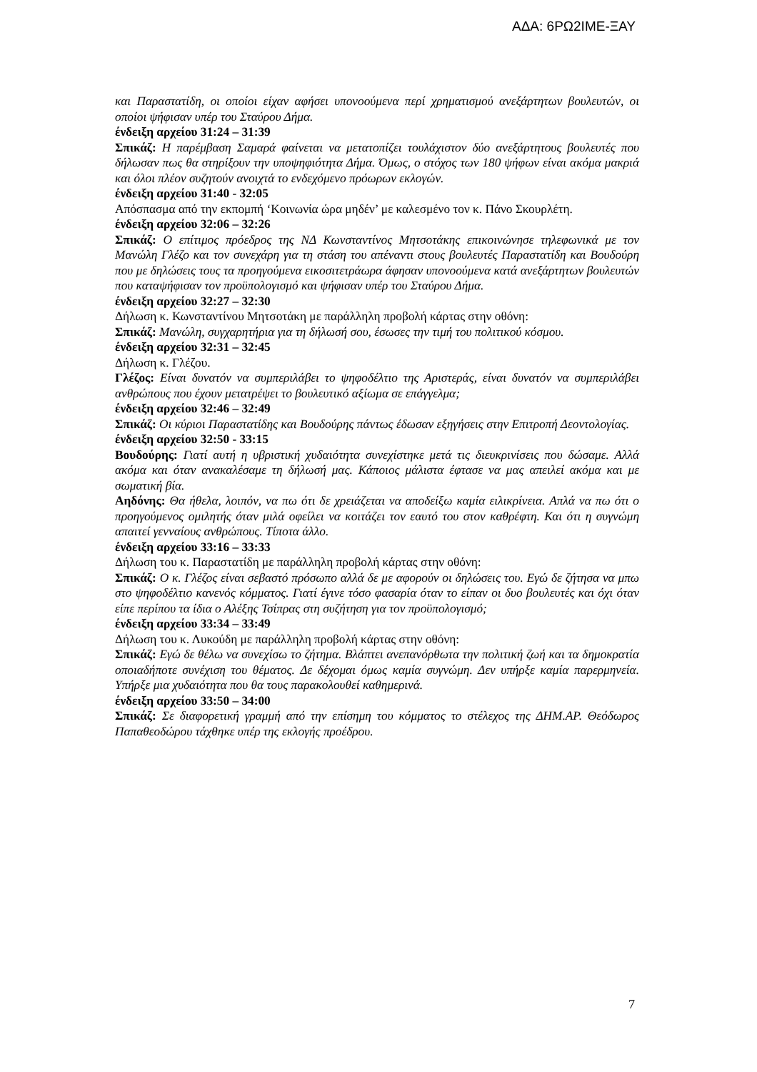ΑΔΑ: 6ΡΩ2ΙΜΕ-ΞΑΥ
και Παραστατίδη, οι οποίοι είχαν αφήσει υπονοούμενα περί χρηματισμού ανεξάρτητων βουλευτών, οι οποίοι ψήφισαν υπέρ του Σταύρου Δήμα.
ένδειξη αρχείου 31:24 – 31:39
Σπικάζ: Η παρέμβαση Σαμαρά φαίνεται να μετατοπίζει τουλάχιστον δύο ανεξάρτητους βουλευτές που δήλωσαν πως θα στηρίξουν την υποψηφιότητα Δήμα. Όμως, ο στόχος των 180 ψήφων είναι ακόμα μακριά και όλοι πλέον συζητούν ανοιχτά το ενδεχόμενο πρόωρων εκλογών.
ένδειξη αρχείου 31:40 - 32:05
Απόσπασμα από την εκπομπή ‘Κοινωνία ώρα μηδέν’ με καλεσμένο τον κ. Πάνο Σκουρλέτη.
ένδειξη αρχείου 32:06 – 32:26
Σπικάζ: Ο επίτιμος πρόεδρος της ΝΔ Κωνσταντίνος Μητσοτάκης επικοινώνησε τηλεφωνικά με τον Μανώλη Γλέζο και τον συνεχάρη για τη στάση του απέναντι στους βουλευτές Παραστατίδη και Βουδούρη που με δηλώσεις τους τα προηγούμενα εικοσιτετράωρα άφησαν υπονοούμενα κατά ανεξάρτητων βουλευτών που καταψήφισαν τον προϋπολογισμό και ψήφισαν υπέρ του Σταύρου Δήμα.
ένδειξη αρχείου 32:27 – 32:30
Δήλωση κ. Κωνσταντίνου Μητσοτάκη με παράλληλη προβολή κάρτας στην οθόνη:
Σπικάζ: Μανώλη, συγχαρητήρια για τη δήλωσή σου, έσωσες την τιμή του πολιτικού κόσμου.
ένδειξη αρχείου 32:31 – 32:45
Δήλωση κ. Γλέζου.
Γλέζος: Είναι δυνατόν να συμπεριλάβει το ψηφοδέλτιο της Αριστεράς, είναι δυνατόν να συμπεριλάβει ανθρώπους που έχουν μετατρέψει το βουλευτικό αξίωμα σε επάγγελμα;
ένδειξη αρχείου 32:46 – 32:49
Σπικάζ: Οι κύριοι Παραστατίδης και Βουδούρης πάντως έδωσαν εξηγήσεις στην Επιτροπή Δεοντολογίας.
ένδειξη αρχείου 32:50 - 33:15
Βουδούρης: Γιατί αυτή η υβριστική χυδαιότητα συνεχίστηκε μετά τις διευκρινίσεις που δώσαμε. Αλλά ακόμα και όταν ανακαλέσαμε τη δήλωσή μας. Κάποιος μάλιστα έφτασε να μας απειλεί ακόμα και με σωματική βία.
Αηδόνης: Θα ήθελα, λοιπόν, να πω ότι δε χρειάζεται να αποδείξω καμία ειλικρίνεια. Απλά να πω ότι ο προηγούμενος ομιλητής όταν μιλά οφείλει να κοιτάζει τον εαυτό του στον καθρέφτη. Και ότι η συγνώμη απαιτεί γενναίους ανθρώπους. Τίποτα άλλο.
ένδειξη αρχείου 33:16 – 33:33
Δήλωση του κ. Παραστατίδη με παράλληλη προβολή κάρτας στην οθόνη:
Σπικάζ: Ο κ. Γλέζος είναι σεβαστό πρόσωπο αλλά δε με αφορούν οι δηλώσεις του. Εγώ δε ζήτησα να μπω στο ψηφοδέλτιο κανενός κόμματος. Γιατί έγινε τόσο φασαρία όταν το είπαν οι δυο βουλευτές και όχι όταν είπε περίπου τα ίδια ο Αλέξης Τσίπρας στη συζήτηση για τον προϋπολογισμό;
ένδειξη αρχείου 33:34 – 33:49
Δήλωση του κ. Λυκούδη με παράλληλη προβολή κάρτας στην οθόνη:
Σπικάζ: Εγώ δε θέλω να συνεχίσω το ζήτημα. Βλάπτει ανεπανόρθωτα την πολιτική ζωή και τα δημοκρατία οποιαδήποτε συνέχιση του θέματος. Δε δέχομαι όμως καμία συγνώμη. Δεν υπήρξε καμία παρερμηνεία. Υπήρξε μια χυδαιότητα που θα τους παρακολουθεί καθημερινά.
ένδειξη αρχείου 33:50 – 34:00
Σπικάζ: Σε διαφορετική γραμμή από την επίσημη του κόμματος το στέλεχος της ΔΗΜ.ΑΡ. Θεόδωρος Παπαθεοδώρου τάχθηκε υπέρ της εκλογής προέδρου.
7